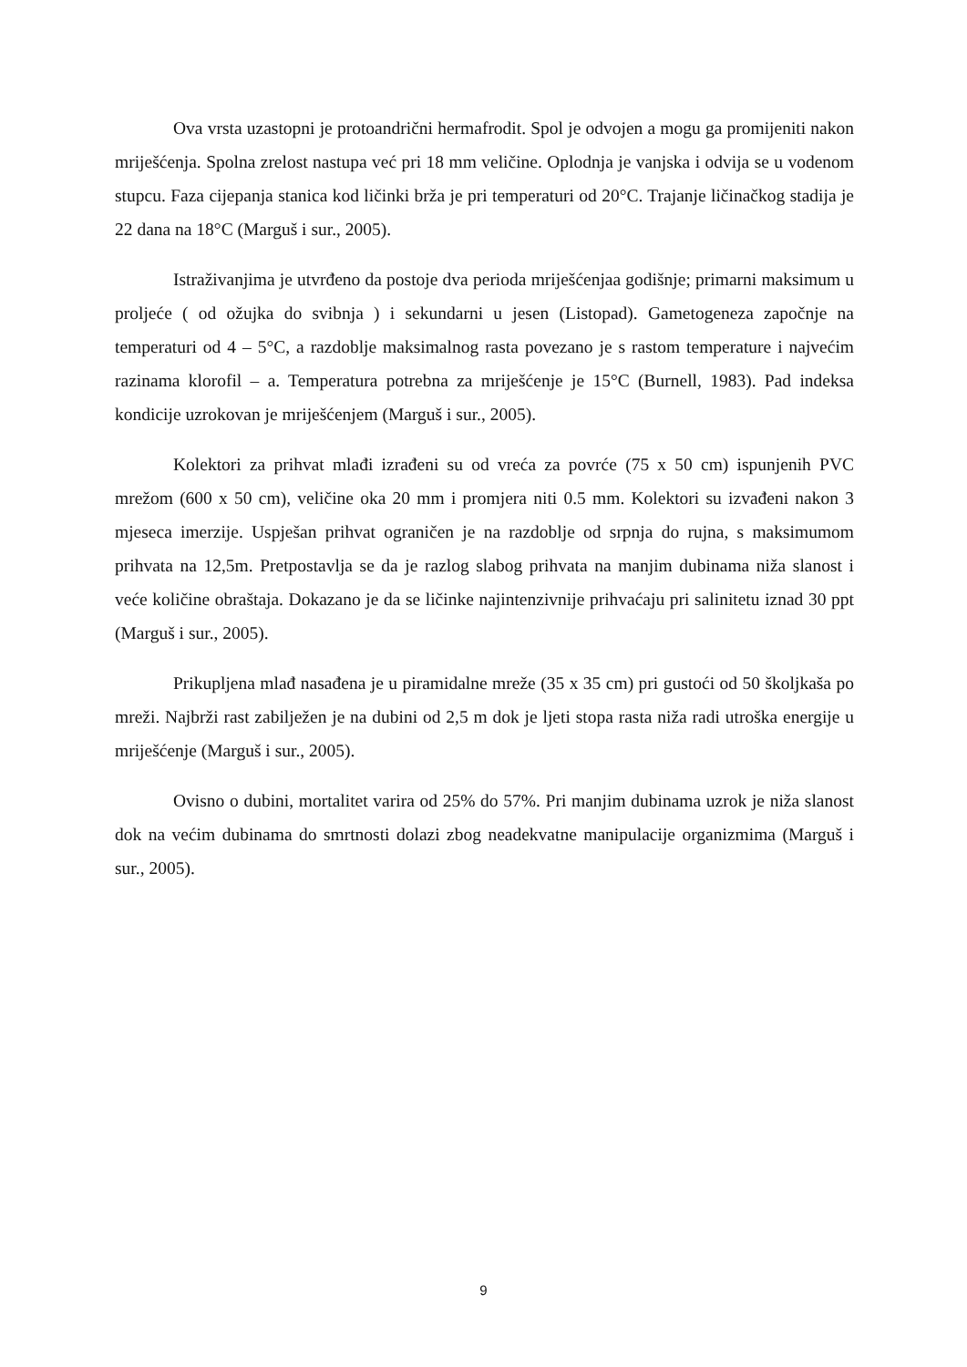Ova vrsta uzastopni je protoandrični hermafrodit. Spol je odvojen a mogu ga promijeniti nakon mriješćenja. Spolna zrelost nastupa već pri 18 mm veličine. Oplodnja je vanjska i odvija se u vodenom stupcu. Faza cijepanja stanica kod ličinki brža je pri temperaturi od 20°C. Trajanje ličinačkog stadija je 22 dana na 18°C (Marguš i sur., 2005).
Istraživanjima je utvrđeno da postoje dva perioda mriješćenjaa godišnje; primarni maksimum u proljeće ( od ožujka do svibnja ) i sekundarni u jesen (Listopad). Gametogeneza započnje na temperaturi od 4 – 5°C, a razdoblje maksimalnog rasta povezano je s rastom temperature i najvećim razinama klorofil – a. Temperatura potrebna za mriješćenje je 15°C (Burnell, 1983). Pad indeksa kondicije uzrokovan je mriješćenjem (Marguš i sur., 2005).
Kolektori za prihvat mlađi izrađeni su od vreća za povrće (75 x 50 cm) ispunjenih PVC mrežom (600 x 50 cm), veličine oka 20 mm i promjera niti 0.5 mm. Kolektori su izvađeni nakon 3 mjeseca imerzije. Uspješan prihvat ograničen je na razdoblje od srpnja do rujna, s maksimumom prihvata na 12,5m. Pretpostavlja se da je razlog slabog prihvata na manjim dubinama niža slanost i veće količine obraštaja. Dokazano je da se ličinke najintenzivnije prihvaćaju pri salinitetu iznad 30 ppt (Marguš i sur., 2005).
Prikupljena mlađ nasađena je u piramidalne mreže (35 x 35 cm) pri gustoći od 50 školjkaša po mreži. Najbrži rast zabilježen je na dubini od 2,5 m dok je ljeti stopa rasta niža radi utroška energije u mriješćenje (Marguš i sur., 2005).
Ovisno o dubini, mortalitet varira od 25% do 57%. Pri manjim dubinama uzrok je niža slanost dok na većim dubinama do smrtnosti dolazi zbog neadekvatne manipulacije organizmima (Marguš i sur., 2005).
9